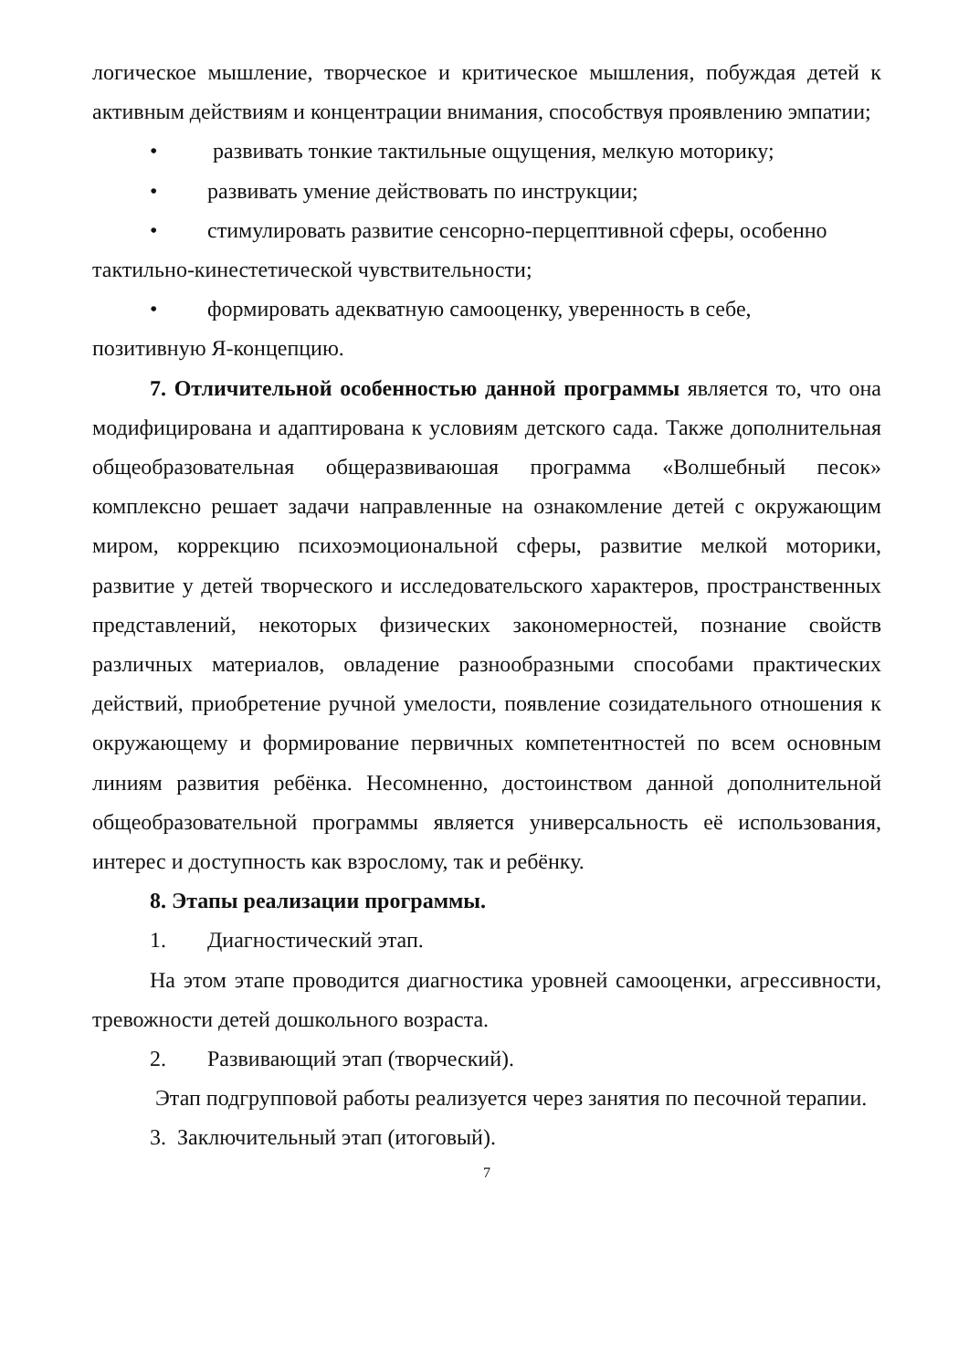логическое мышление, творческое и критическое мышления, побуждая детей к активным действиям и концентрации внимания, способствуя проявлению эмпатии;
• развивать тонкие тактильные ощущения, мелкую моторику;
• развивать умение действовать по инструкции;
• стимулировать развитие сенсорно-перцептивной сферы, особенно
тактильно-кинестетической чувствительности;
• формировать адекватную самооценку, уверенность в себе,
позитивную Я-концепцию.
7. Отличительной особенностью данной программы является то, что она модифицирована и адаптирована к условиям детского сада. Также дополнительная общеобразовательная общеразвиваюшая программа «Волшебный песок» комплексно решает задачи направленные на ознакомление детей с окружающим миром, коррекцию психоэмоциональной сферы, развитие мелкой моторики, развитие у детей творческого и исследовательского характеров, пространственных представлений, некоторых физических закономерностей, познание свойств различных материалов, овладение разнообразными способами практических действий, приобретение ручной умелости, появление созидательного отношения к окружающему и формирование первичных компетентностей по всем основным линиям развития ребёнка. Несомненно, достоинством данной дополнительной общеобразовательной программы является универсальность её использования, интерес и доступность как взрослому, так и ребёнку.
8. Этапы реализации программы.
1. Диагностический этап.
На этом этапе проводится диагностика уровней самооценки, агрессивности, тревожности детей дошкольного возраста.
2. Развивающий этап (творческий).
Этап подгрупповой работы реализуется через занятия по песочной терапии.
3. Заключительный этап (итоговый).
7